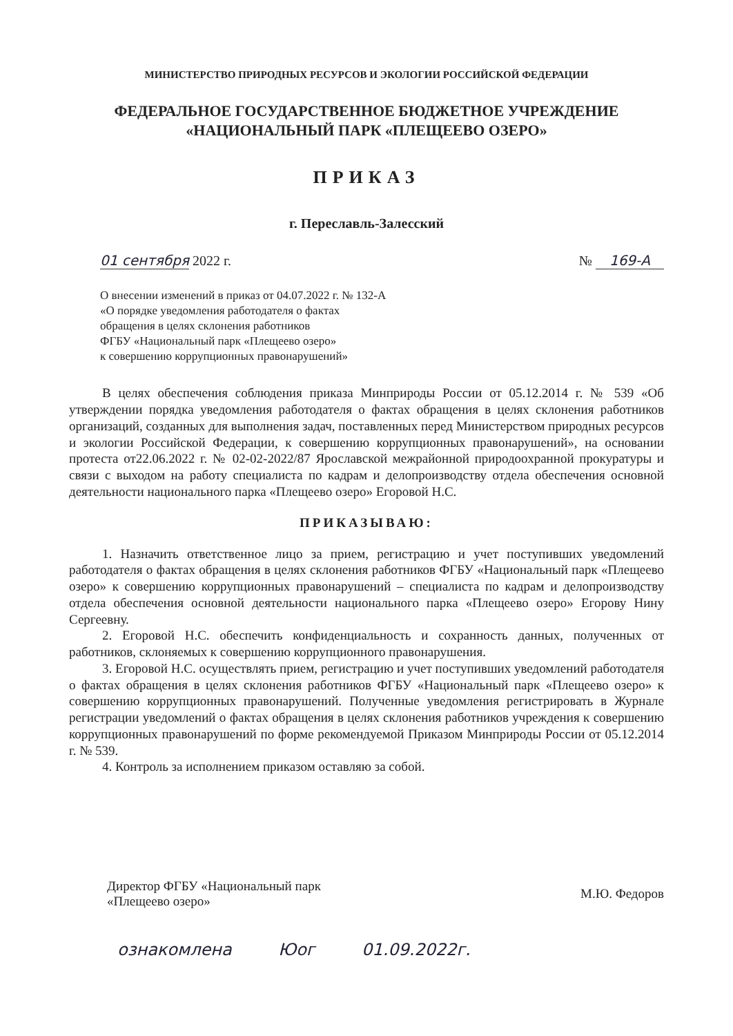МИНИСТЕРСТВО ПРИРОДНЫХ РЕСУРСОВ И ЭКОЛОГИИ РОССИЙСКОЙ ФЕДЕРАЦИИ
ФЕДЕРАЛЬНОЕ ГОСУДАРСТВЕННОЕ БЮДЖЕТНОЕ УЧРЕЖДЕНИЕ
«НАЦИОНАЛЬНЫЙ ПАРК «ПЛЕЩЕЕВО ОЗЕРО»
ПРИКАЗ
г. Переславль-Залесский
01 сентября 2022 г. № 169-А
О внесении изменений в приказ от 04.07.2022 г. № 132-А
«О порядке уведомления работодателя о фактах
обращения в целях склонения работников
ФГБУ «Национальный парк «Плещеево озеро»
к совершению коррупционных правонарушений»
В целях обеспечения соблюдения приказа Минприроды России от 05.12.2014 г. № 539 «Об утверждении порядка уведомления работодателя о фактах обращения в целях склонения работников организаций, созданных для выполнения задач, поставленных перед Министерством природных ресурсов и экологии Российской Федерации, к совершению коррупционных правонарушений», на основании протеста от22.06.2022 г. № 02-02-2022/87 Ярославской межрайонной природоохранной прокуратуры и связи с выходом на работу специалиста по кадрам и делопроизводству отдела обеспечения основной деятельности национального парка «Плещеево озеро» Егоровой Н.С.
ПРИКАЗЫВАЮ:
1. Назначить ответственное лицо за прием, регистрацию и учет поступивших уведомлений работодателя о фактах обращения в целях склонения работников ФГБУ «Национальный парк «Плещеево озеро» к совершению коррупционных правонарушений – специалиста по кадрам и делопроизводству отдела обеспечения основной деятельности национального парка «Плещеево озеро» Егорову Нину Сергеевну.
2. Егоровой Н.С. обеспечить конфиденциальность и сохранность данных, полученных от работников, склоняемых к совершению коррупционного правонарушения.
3. Егоровой Н.С. осуществлять прием, регистрацию и учет поступивших уведомлений работодателя о фактах обращения в целях склонения работников ФГБУ «Национальный парк «Плещеево озеро» к совершению коррупционных правонарушений. Полученные уведомления регистрировать в Журнале регистрации уведомлений о фактах обращения в целях склонения работников учреждения к совершению коррупционных правонарушений по форме рекомендуемой Приказом Минприроды России от 05.12.2014 г. № 539.
4. Контроль за исполнением приказом оставляю за собой.
Директор ФГБУ «Национальный парк
«Плещеево озеро» М.Ю. Федоров
ознакомлена Юог 01.09.2022г.